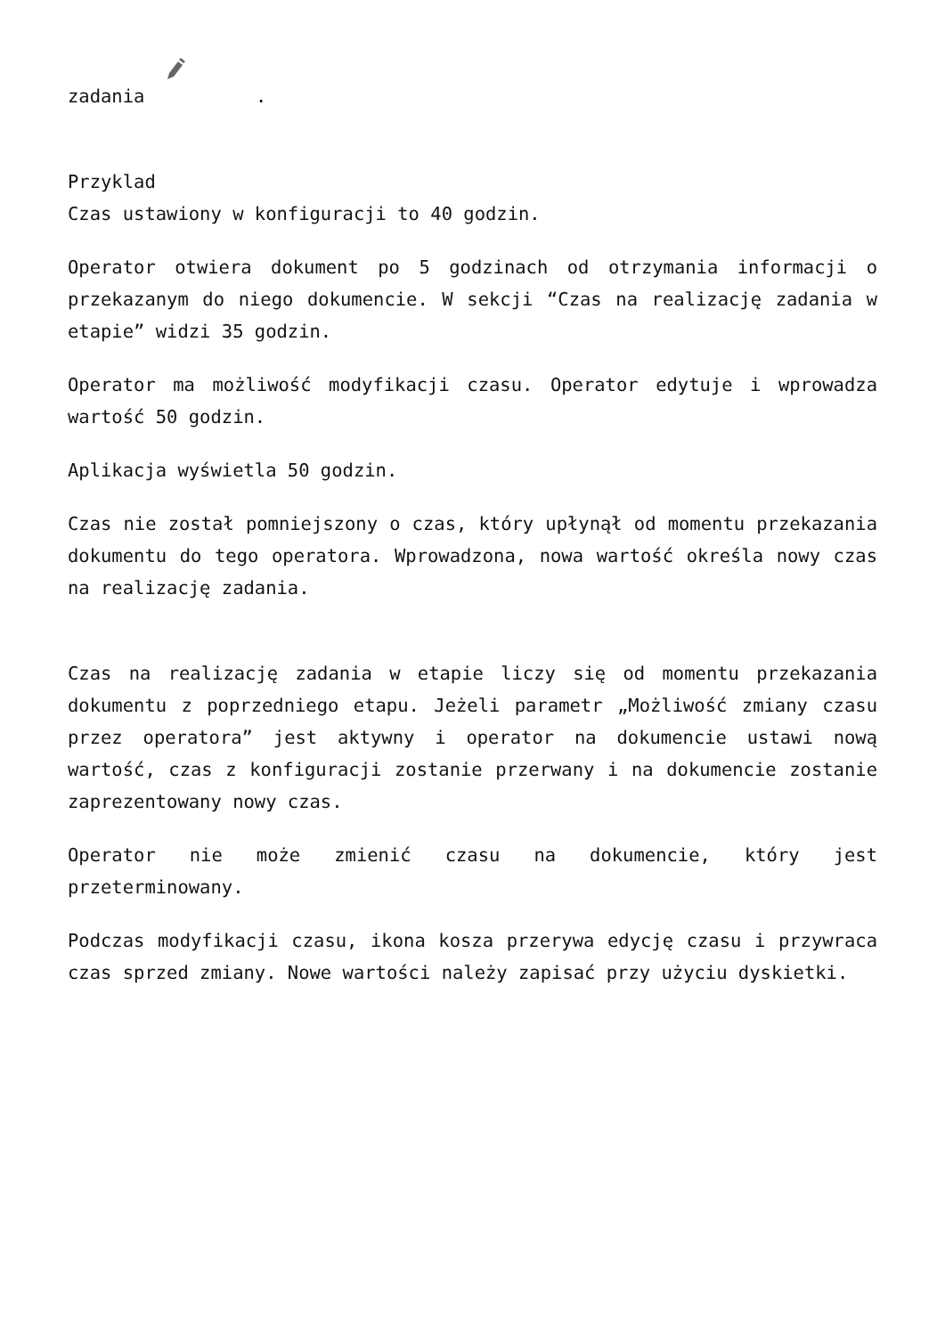zadania .
Przyklad
Czas ustawiony w konfiguracji to 40 godzin.
Operator otwiera dokument po 5 godzinach od otrzymania informacji o przekazanym do niego dokumencie. W sekcji “Czas na realizację zadania w etapie” widzi 35 godzin.
Operator ma możliwość modyfikacji czasu. Operator edytuje i wprowadza wartość 50 godzin.
Aplikacja wyświetla 50 godzin.
Czas nie został pomniejszony o czas, który upłynął od momentu przekazania dokumentu do tego operatora. Wprowadzona, nowa wartość określa nowy czas na realizację zadania.
Czas na realizację zadania w etapie liczy się od momentu przekazania dokumentu z poprzedniego etapu. Jeżeli parametr „Możliwość zmiany czasu przez operatora” jest aktywny i operator na dokumencie ustawi nową wartość, czas z konfiguracji zostanie przerwany i na dokumencie zostanie zaprezentowany nowy czas.
Operator nie może zmienić czasu na dokumencie, który jest przeterminowany.
Podczas modyfikacji czasu, ikona kosza przerywa edycję czasu i przywraca czas sprzed zmiany. Nowe wartości należy zapisać przy użyciu dyskietki.